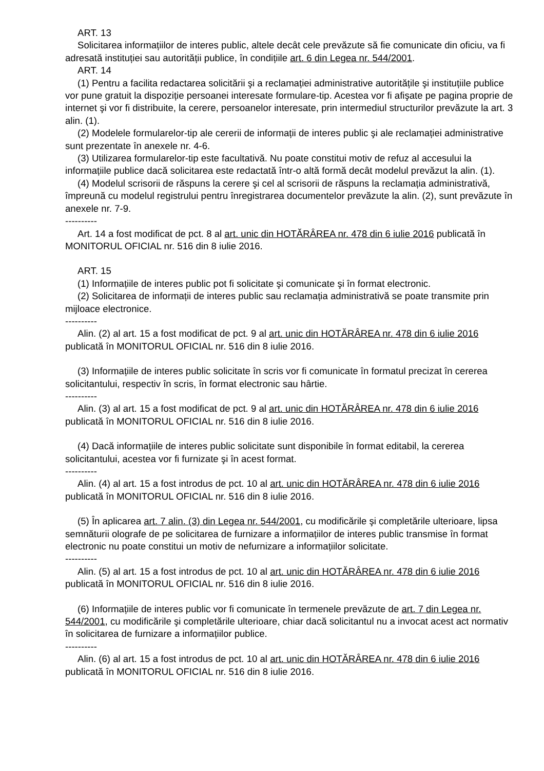ART. 13
Solicitarea informațiilor de interes public, altele decât cele prevăzute să fie comunicate din oficiu, va fi adresată instituției sau autorității publice, în condițiile art. 6 din Legea nr. 544/2001.
ART. 14
(1) Pentru a facilita redactarea solicitării şi a reclamației administrative autoritățile şi instituțiile publice vor pune gratuit la dispoziție persoanei interesate formulare-tip. Acestea vor fi afişate pe pagina proprie de internet şi vor fi distribuite, la cerere, persoanelor interesate, prin intermediul structurilor prevăzute la art. 3 alin. (1).
(2) Modelele formularelor-tip ale cererii de informații de interes public şi ale reclamației administrative sunt prezentate în anexele nr. 4-6.
(3) Utilizarea formularelor-tip este facultativă. Nu poate constitui motiv de refuz al accesului la informațiile publice dacă solicitarea este redactată într-o altă formă decât modelul prevăzut la alin. (1).
(4) Modelul scrisorii de răspuns la cerere şi cel al scrisorii de răspuns la reclamația administrativă, împreună cu modelul registrului pentru înregistrarea documentelor prevăzute la alin. (2), sunt prevăzute în anexele nr. 7-9.
----------
Art. 14 a fost modificat de pct. 8 al art. unic din HOTĂRÂREA nr. 478 din 6 iulie 2016 publicată în MONITORUL OFICIAL nr. 516 din 8 iulie 2016.
ART. 15
(1) Informațiile de interes public pot fi solicitate şi comunicate şi în format electronic.
(2) Solicitarea de informații de interes public sau reclamația administrativă se poate transmite prin mijloace electronice.
----------
Alin. (2) al art. 15 a fost modificat de pct. 9 al art. unic din HOTĂRÂREA nr. 478 din 6 iulie 2016 publicată în MONITORUL OFICIAL nr. 516 din 8 iulie 2016.
(3) Informațiile de interes public solicitate în scris vor fi comunicate în formatul precizat în cererea solicitantului, respectiv în scris, în format electronic sau hârtie.
----------
Alin. (3) al art. 15 a fost modificat de pct. 9 al art. unic din HOTĂRÂREA nr. 478 din 6 iulie 2016 publicată în MONITORUL OFICIAL nr. 516 din 8 iulie 2016.
(4) Dacă informațiile de interes public solicitate sunt disponibile în format editabil, la cererea solicitantului, acestea vor fi furnizate şi în acest format.
----------
Alin. (4) al art. 15 a fost introdus de pct. 10 al art. unic din HOTĂRÂREA nr. 478 din 6 iulie 2016 publicată în MONITORUL OFICIAL nr. 516 din 8 iulie 2016.
(5) În aplicarea art. 7 alin. (3) din Legea nr. 544/2001, cu modificările şi completările ulterioare, lipsa semnăturii olografe de pe solicitarea de furnizare a informațiilor de interes public transmise în format electronic nu poate constitui un motiv de nefurnizare a informațiilor solicitate.
----------
Alin. (5) al art. 15 a fost introdus de pct. 10 al art. unic din HOTĂRÂREA nr. 478 din 6 iulie 2016 publicată în MONITORUL OFICIAL nr. 516 din 8 iulie 2016.
(6) Informațiile de interes public vor fi comunicate în termenele prevăzute de art. 7 din Legea nr. 544/2001, cu modificările şi completările ulterioare, chiar dacă solicitantul nu a invocat acest act normativ în solicitarea de furnizare a informațiilor publice.
----------
Alin. (6) al art. 15 a fost introdus de pct. 10 al art. unic din HOTĂRÂREA nr. 478 din 6 iulie 2016 publicată în MONITORUL OFICIAL nr. 516 din 8 iulie 2016.